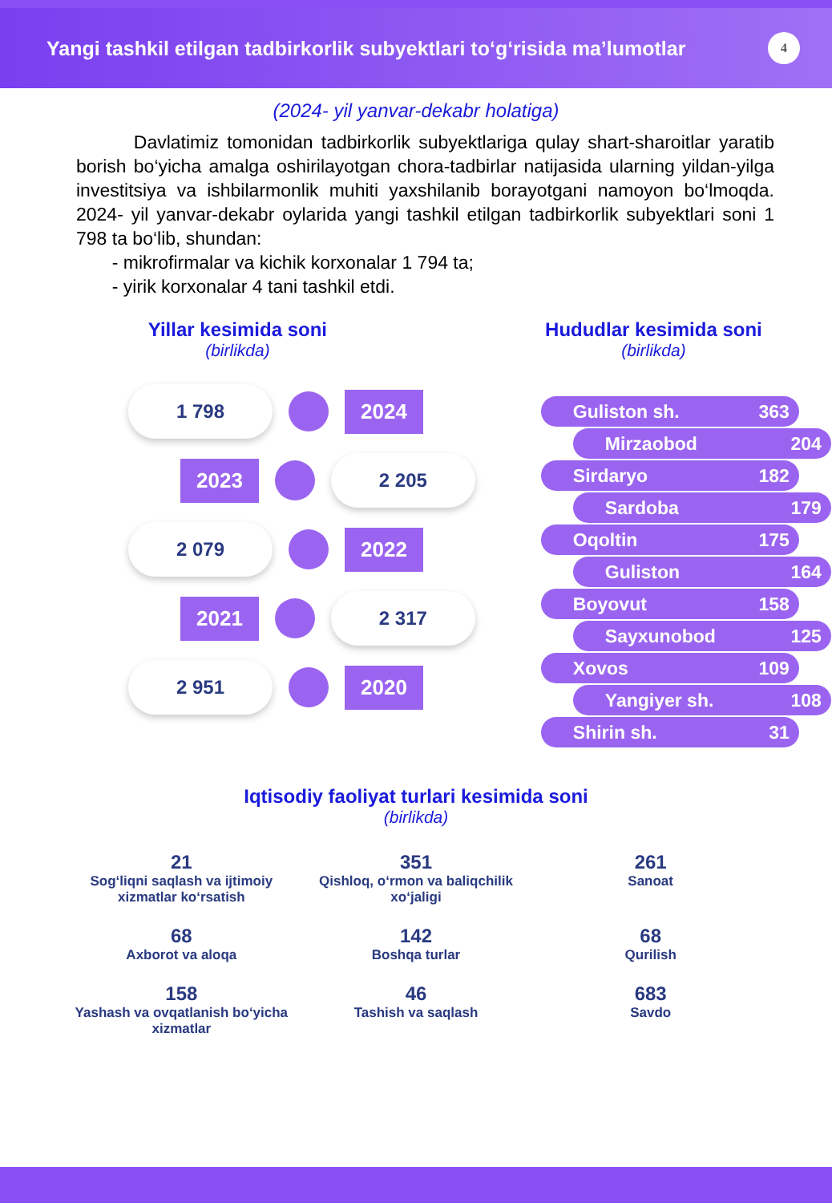Yangi tashkil etilgan tadbirkorlik subyektlari to‘g‘risida ma’lumotlar
4
(2024- yil yanvar-dekabr holatiga)
Davlatimiz tomonidan tadbirkorlik subyektlariga qulay shart-sharoitlar yaratib borish bo‘yicha amalga oshirilayotgan chora-tadbirlar natijasida ularning yildan-yilga investitsiya va ishbilarmonlik muhiti yaxshilanib borayotgani namoyon bo‘lmoqda. 2024- yil yanvar-dekabr oylarida yangi tashkil etilgan tadbirkorlik subyektlari soni 1 798 ta bo‘lib, shundan:
- mikrofirmalar va kichik korxonalar 1 794 ta;
- yirik korxonalar 4 tani tashkil etdi.
Yillar kesimida soni
(birlikda)
1 798
2024
2023
2 205
2 079
2022
2021
2 317
2 951
2020
Hududlar kesimida soni
(birlikda)
Guliston sh. 363
Mirzaobod 204
Sirdaryo 182
Sardoba 179
Oqoltin 175
Guliston 164
Boyovut 158
Sayxunobod 125
Xovos 109
Yangiyer sh. 108
Shirin sh. 31
Iqtisodiy faoliyat turlari kesimida soni
(birlikda)
21
Sog‘liqni saqlash va ijtimoiy xizmatlar ko‘rsatish
351
Qishloq, o‘rmon va baliqchilik xo‘jaligi
261
Sanoat
68
Axborot va aloqa
142
Boshqa turlar
68
Qurilish
158
Yashash va ovqatlanish bo‘yicha xizmatlar
46
Tashish va saqlash
683
Savdo